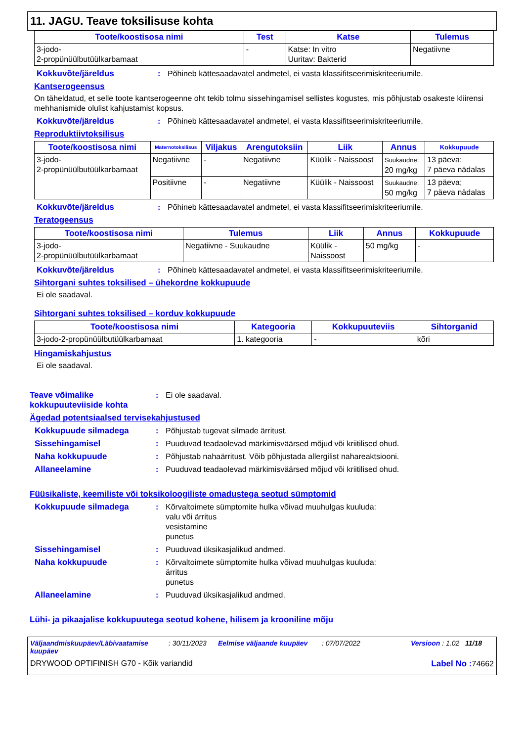11. JAGU. Teave toksilisuse kohta
| Toote/koostisosa nimi | Test | Katse | Tulemus |
| --- | --- | --- | --- |
| 3-jodo- 2-propünüülbutüülkarbamaat | - | Katse: In vitro Uuritav: Bakterid | Negatiivne |
Kokkuvõte/järeldus : Põhineb kättesaadavatel andmetel, ei vasta klassifitseerimiskriteeriumile.
Kantserogeensus
On täheldatud, et selle toote kantserogeenne oht tekib tolmu sissehingamisel sellistes kogustes, mis põhjustab osakeste kliirensi mehhanismide olulist kahjustamist kopsus.
Kokkuvõte/järeldus : Põhineb kättesaadavatel andmetel, ei vasta klassifitseerimiskriteeriumile.
Reproduktiivtoksilisus
| Toote/koostisosa nimi | Maternotoksilisus | Viljakus | Arengutoksiin | Liik | Annus | Kokkupuude |
| --- | --- | --- | --- | --- | --- | --- |
| 3-jodo- 2-propünüülbutüülkarbamaat | Negatiivne | - | Negatiivne | Küülik - Naissoost | Suukaudne: 20 mg/kg | 13 päeva; 7 päeva nädalas |
| | Positiivne | - | Negatiivne | Küülik - Naissoost | Suukaudne: 50 mg/kg | 13 päeva; 7 päeva nädalas |
Kokkuvõte/järeldus : Põhineb kättesaadavatel andmetel, ei vasta klassifitseerimiskriteeriumile.
Teratogeensus
| Toote/koostisosa nimi | Tulemus | Liik | Annus | Kokkupuude |
| --- | --- | --- | --- | --- |
| 3-jodo- 2-propünüülbutüülkarbamaat | Negatiivne - Suukaudne | Küülik - Naissoost | 50 mg/kg | - |
Kokkuvõte/järeldus : Põhineb kättesaadavatel andmetel, ei vasta klassifitseerimiskriteeriumile.
Sihtorgani suhtes toksilised – ühekordne kokkupuude
Ei ole saadaval.
Sihtorgani suhtes toksilised – korduv kokkupuude
| Toote/koostisosa nimi | Kategooria | Kokkupuuteviis | Sihtorganid |
| --- | --- | --- | --- |
| 3-jodo-2-propünüülbutüülkarbamaat | 1. kategooria | - | kõri |
Hingamiskahjustus
Ei ole saadaval.
Teave võimalike kokkupuuteviiside kohta
: Ei ole saadaval.
Ägedad potentsiaalsed tervisekahjustused
Kokkupuude silmadega : Põhjustab tugevat silmade ärritust.
Sissehingamisel : Puuduvad teadaolevad märkimisväärsed mõjud või kriitilised ohud.
Naha kokkupuude : Põhjustab nahaärritust. Võib põhjustada allergilist nahareaktsiooni.
Allaneelamine : Puuduvad teadaolevad märkimisväärsed mõjud või kriitilised ohud.
Füüsikaliste, keemiliste või toksikoloogiliste omadustega seotud sümptomid
Kokkupuude silmadega : Kõrvaltoimete sümptomite hulka võivad muuhulgas kuuluda:
valu või ärritus
vesistamine
punetus
Sissehingamisel : Puuduvad üksikasjalikud andmed.
Naha kokkupuude : Kõrvaltoimete sümptomite hulka võivad muuhulgas kuuluda:
ärritus
punetus
Allaneelamine : Puuduvad üksikasjalikud andmed.
Lühi- ja pikaajalise kokkupuutega seotud kohene, hilisem ja krooniline mõju
Väljaandmiskuupäev/Läbivaatamise kuupäev: 30/11/2023 Eelmise väljaande kuupäev: 07/07/2022 Versioon : 1.02 11/18
DRYWOOD OPTIFINISH G70 - Kõik variandid Label No : 74662